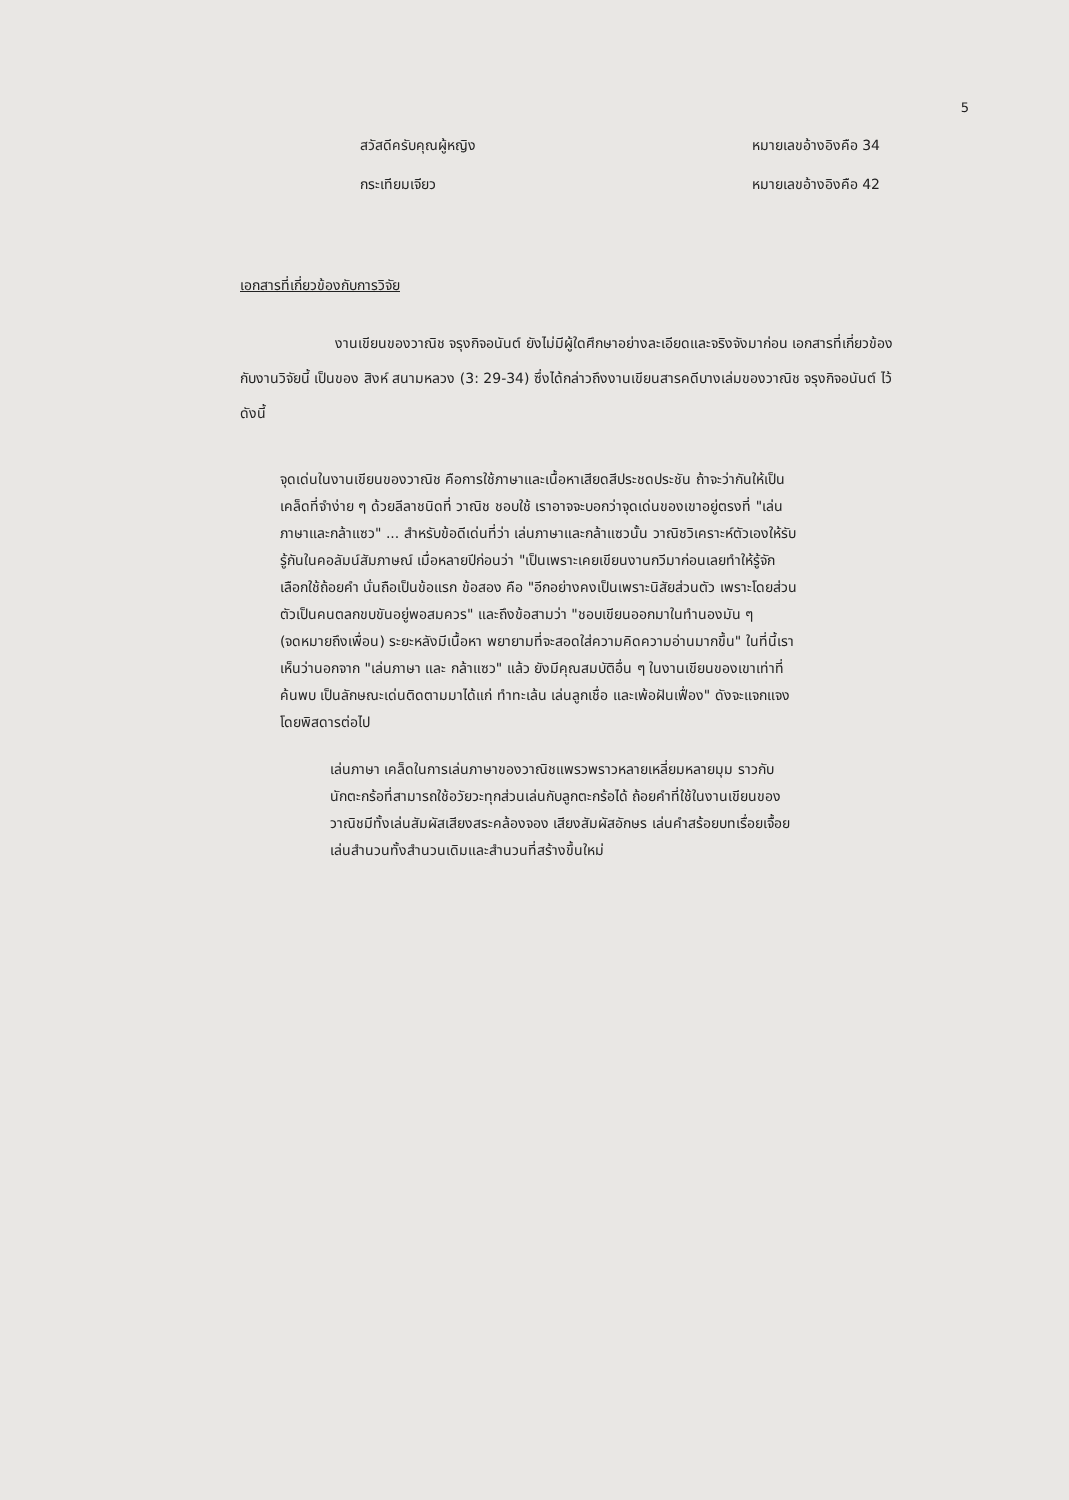5
สวัสดีครับคุณผู้หญิง หมายเลขอ้างอิงคือ 34
กระเทียมเจียว หมายเลขอ้างอิงคือ 42
เอกสารที่เกี่ยวข้องกับการวิจัย
งานเขียนของวาณิช จรุงกิจอนันต์ ยังไม่มีผู้ใดศึกษาอย่างละเอียดและจริงจังมาก่อน เอกสารที่เกี่ยวข้องกับงานวิจัยนี้ เป็นของ สิงห์ สนามหลวง (3: 29-34) ซึ่งได้กล่าวถึงงานเขียนสารคดีบางเล่มของวาณิช จรุงกิจอนันต์ ไว้ดังนี้
จุดเด่นในงานเขียนของวาณิช คือการใช้ภาษาและเนื้อหาเสียดสีประชดประชัน ถ้าจะว่ากันให้เป็นเคล็ดที่จำง่าย ๆ ด้วยลีลาชนิดที่ วาณิช ชอบใช้ เราอาจจะบอกว่าจุดเด่นของเขาอยู่ตรงที่ "เล่นภาษาและกล้าแซว" ... สำหรับข้อดีเด่นที่ว่า เล่นภาษาและกล้าแซวนั้น วาณิชวิเคราะห์ตัวเองให้รับรู้กันในคอลัมน์สัมภาษณ์ เมื่อหลายปีก่อนว่า "เป็นเพราะเคยเขียนงานกวีมาก่อนเลยทำให้รู้จักเลือกใช้ถ้อยคำ นั่นถือเป็นข้อแรก ข้อสอง คือ "อีกอย่างคงเป็นเพราะนิสัยส่วนตัว เพราะโดยส่วนตัวเป็นคนตลกขบขันอยู่พอสมควร" และถึงข้อสามว่า "ชอบเขียนออกมาในทำนองมัน ๆ (จดหมายถึงเพื่อน) ระยะหลังมีเนื้อหา พยายามที่จะสอดใส่ความคิดความอ่านมากขึ้น" ในที่นี้เราเห็นว่านอกจาก "เล่นภาษา และ กล้าแซว" แล้ว ยังมีคุณสมบัติอื่น ๆ ในงานเขียนของเขาเท่าที่ค้นพบ เป็นลักษณะเด่นติดตามมาได้แก่ ทำทะเล้น เล่นลูกเชื่อ และเพ้อฝันเฟื่อง" ดังจะแจกแจงโดยพิสดารต่อไป
เล่นภาษา เคล็ดในการเล่นภาษาของวาณิชแพรวพราวหลายเหลี่ยมหลายมุม ราวกับนักตะกร้อที่สามารถใช้อวัยวะทุกส่วนเล่นกับลูกตะกร้อได้ ถ้อยคำที่ใช้ในงานเขียนของวาณิชมีทั้งเล่นสัมผัสเสียงสระคล้องจอง เสียงสัมผัสอักษร เล่นคำสร้อยบทเรื่อยเจื้อย เล่นสำนวนทั้งสำนวนเดิมและสำนวนที่สร้างขึ้นใหม่